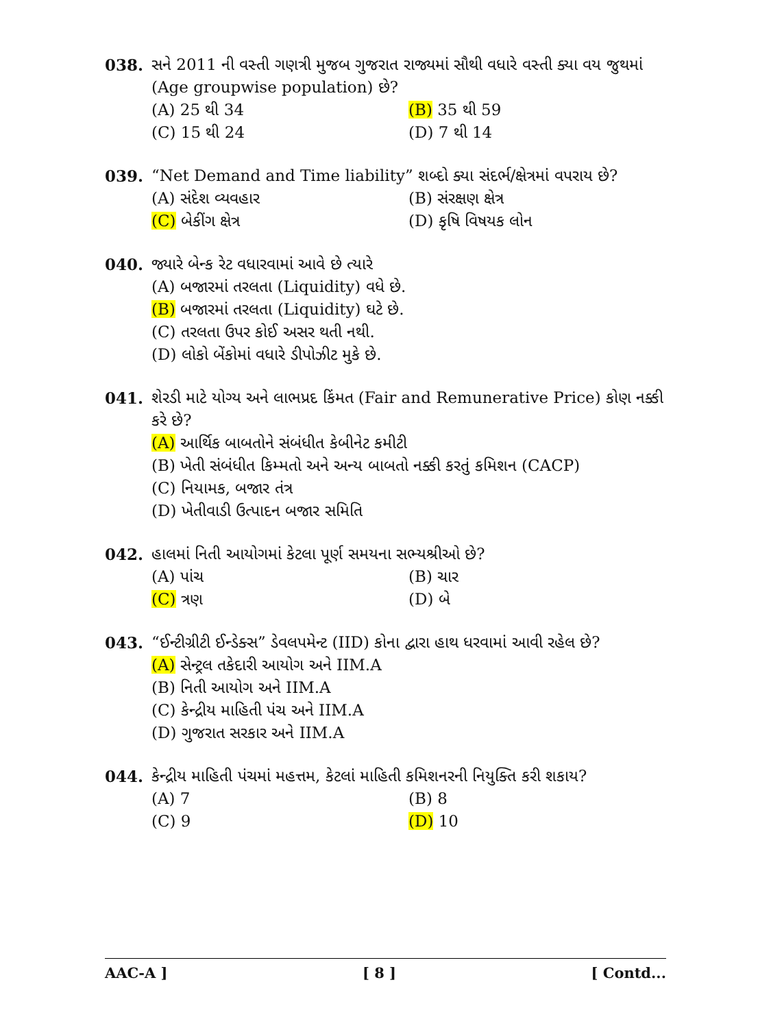038. સને 2011 ની વસ્તી ગણત્રી મુજબ ગુજરાત રાજ્યમાં સૌથી વધારે વસ્તી ક્યા વય જુથમાં (Age groupwise population) છે?
(A) 25 થી 34
(B) 35 થી 59
(C) 15 થી 24
(D) 7 થી 14
039. “Net Demand and Time liability” શબ્દો ક્યા સંદર્ભ/ક્ષેત્રમાં વપરાય છે?
(A) સંદેશ વ્યવહાર
(B) સંરક્ષણ ક્ષેત્ર
(C) બેકીંગ ક્ષેત્ર
(D) કૃષિ વિષયક લોન
040. જ્યારે બેન્ક રેટ વધારવામાં આવે છે ત્યારે
(A) બજારમાં તરલતા (Liquidity) વધે છે.
(B) બજારમાં તરલતા (Liquidity) ઘટે છે.
(C) તરલતા ઉપર કોઈ અસર થતી નથી.
(D) લોકો બેંકોમાં વધારે ડીપોઝીટ મુકે છે.
041. શેરડી માટે યોગ્ય અને લાભપ્રદ કિંમત (Fair and Remunerative Price) કોણ નક્કી કરે છે?
(A) આર્થિક બાબતોને સંબંધીત કેબીનેટ કમીટી
(B) ખેતી સંબંધીત કિમ્મતો અને અન્ય બાબતો નક્કી કરતું કમિશન (CACP)
(C) નિયામક, બજાર તંત્ર
(D) ખેતીવાડી ઉત્પાદન બજાર સમિતિ
042. હાલમાં નિતી આયોગમાં કેટલા પૂર્ણ સમયના સભ્યશ્રીઓ છે?
(A) પાંચ
(B) ચાર
(C) ત્રણ
(D) બે
043. “ઈન્ટીગ્રીટી ઈન્ડેક્સ” ડેવલપમેન્ટ (IID) કોના દ્વારા હાથ ધરવામાં આવી રહેલ છે?
(A) સેન્ટ્રલ તકેદારી આયોગ અને IIM.A
(B) નિતી આયોગ અને IIM.A
(C) કેન્દ્રીય માહિતી પંચ અને IIM.A
(D) ગુજરાત સરકાર અને IIM.A
044. કેન્દ્રીય માહિતી પંચમાં મહત્તમ, કેટલાં માહિતી કમિશનરની નિયુક્તિ કરી શકાય?
(A) 7
(B) 8
(C) 9
(D) 10
AAC-A ] [ 8 ] [ Contd...